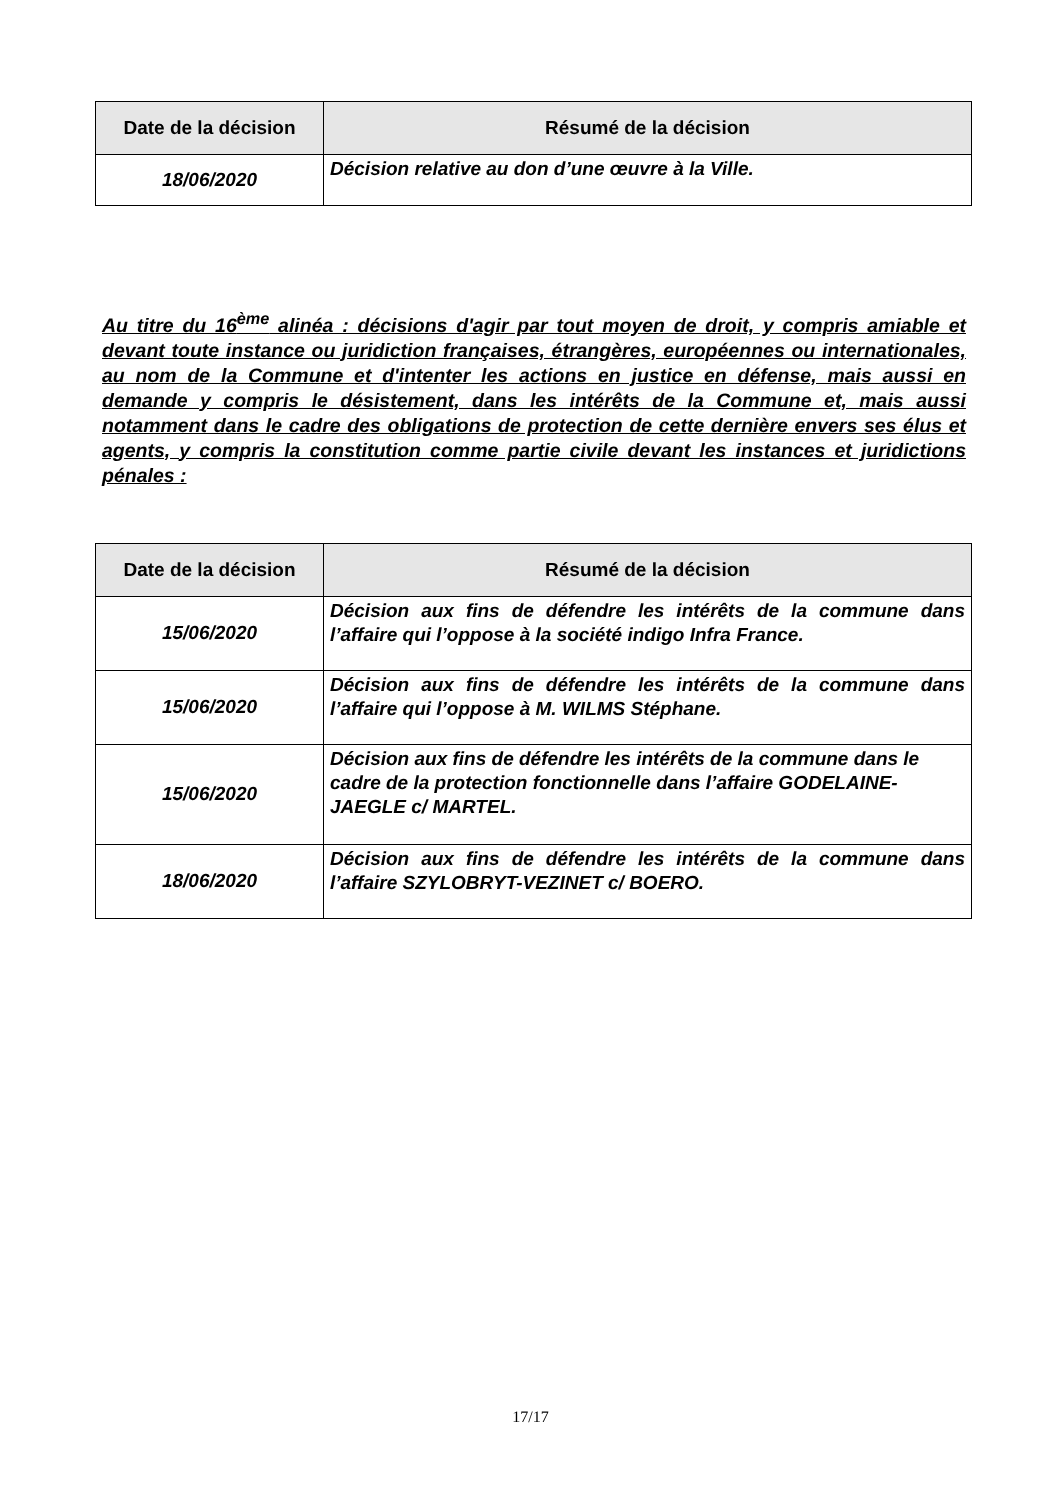| Date de la décision | Résumé de la décision |
| --- | --- |
| 18/06/2020 | Décision relative au don d’une œuvre à la Ville. |
Au titre du 16<sup>ème</sup> alinéa : décisions d'agir par tout moyen de droit, y compris amiable et devant toute instance ou juridiction françaises, étrangères, européennes ou internationales, au nom de la Commune et d'intenter les actions en justice en défense, mais aussi en demande y compris le désistement, dans les intérêts de la Commune et, mais aussi notamment dans le cadre des obligations de protection de cette dernière envers ses élus et agents, y compris la constitution comme partie civile devant les instances et juridictions pénales :
| Date de la décision | Résumé de la décision |
| --- | --- |
| 15/06/2020 | Décision aux fins de défendre les intérêts de la commune dans l’affaire qui l’oppose à la société indigo Infra France. |
| 15/06/2020 | Décision aux fins de défendre les intérêts de la commune dans l’affaire qui l’oppose à M. WILMS Stéphane. |
| 15/06/2020 | Décision aux fins de défendre les intérêts de la commune dans le cadre de la protection fonctionnelle dans l’affaire GODELAINE-JAEGLE c/ MARTEL. |
| 18/06/2020 | Décision aux fins de défendre les intérêts de la commune dans l’affaire SZYLOBRYT-VEZINET c/ BOERO. |
17/17